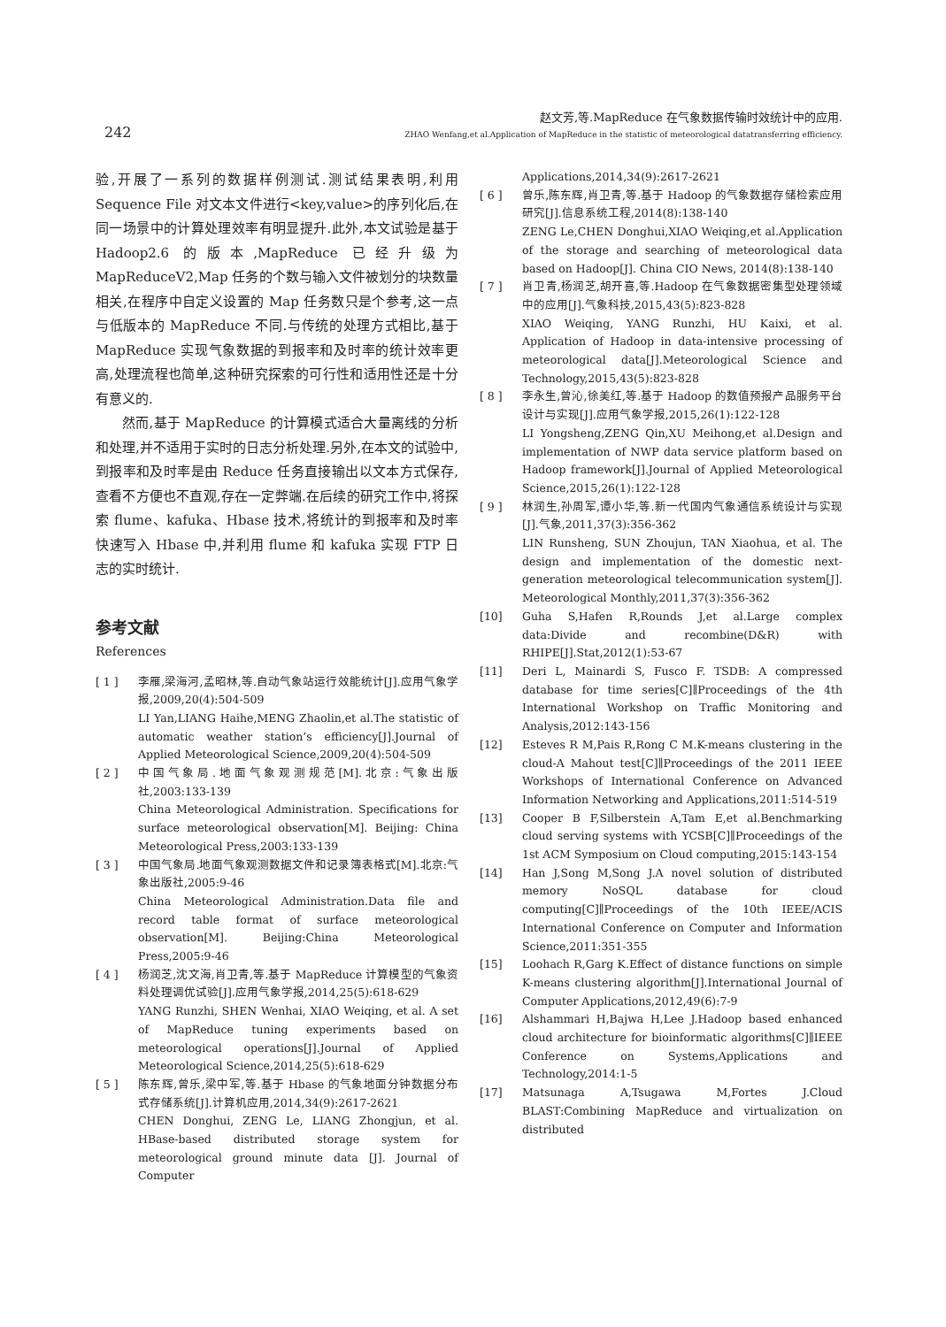242
赵文芳,等.MapReduce 在气象数据传输时效统计中的应用.
ZHAO Wenfang,et al.Application of MapReduce in the statistic of meteorological datatransferring efficiency.
验,开展了一系列的数据样例测试.测试结果表明,利用 Sequence File 对文本文件进行<key,value>的序列化后,在同一场景中的计算处理效率有明显提升.此外,本文试验是基于 Hadoop2.6 的版本,MapReduce 已经升级为 MapReduceV2,Map 任务的个数与输入文件被划分的块数量相关,在程序中自定义设置的 Map 任务数只是个参考,这一点与低版本的 MapReduce 不同.与传统的处理方式相比,基于 MapReduce 实现气象数据的到报率和及时率的统计效率更高,处理流程也简单,这种研究探索的可行性和适用性还是十分有意义的.
然而,基于 MapReduce 的计算模式适合大量离线的分析和处理,并不适用于实时的日志分析处理.另外,在本文的试验中,到报率和及时率是由 Reduce 任务直接输出以文本方式保存,查看不方便也不直观,存在一定弊端.在后续的研究工作中,将探索 flume、kafuka、Hbase 技术,将统计的到报率和及时率快速写入 Hbase 中,并利用 flume 和 kafuka 实现 FTP 日志的实时统计.
参考文献
References
[ 1 ] 李雁,梁海河,孟昭林,等.自动气象站运行效能统计[J].应用气象学报,2009,20(4):504-509
LI Yan,LIANG Haihe,MENG Zhaolin,et al.The statistic of automatic weather station’s efficiency[J].Journal of Applied Meteorological Science,2009,20(4):504-509
[ 2 ] 中国气象局.地面气象观测规范[M].北京:气象出版社,2003:133-139
China Meteorological Administration. Specifications for surface meteorological observation[M]. Beijing: China Meteorological Press,2003:133-139
[ 3 ] 中国气象局.地面气象观测数据文件和记录簿表格式[M].北京:气象出版社,2005:9-46
China Meteorological Administration.Data file and record table format of surface meteorological observation[M]. Beijing:China Meteorological Press,2005:9-46
[ 4 ] 杨润芝,沈文海,肖卫青,等.基于 MapReduce 计算模型的气象资料处理调优试验[J].应用气象学报,2014,25(5):618-629
YANG Runzhi, SHEN Wenhai, XIAO Weiqing, et al. A set of MapReduce tuning experiments based on meteorological operations[J].Journal of Applied Meteorological Science,2014,25(5):618-629
[ 5 ] 陈东辉,曾乐,梁中军,等.基于 Hbase 的气象地面分钟数据分布式存储系统[J].计算机应用,2014,34(9):2617-2621
CHEN Donghui, ZENG Le, LIANG Zhongjun, et al. HBase-based distributed storage system for meteorological ground minute data [J]. Journal of Computer
Applications,2014,34(9):2617-2621
[ 6 ] 曾乐,陈东辉,肖卫青,等.基于 Hadoop 的气象数据存储检索应用研究[J].信息系统工程,2014(8):138-140
ZENG Le,CHEN Donghui,XIAO Weiqing,et al.Application of the storage and searching of meteorological data based on Hadoop[J]. China CIO News, 2014(8):138-140
[ 7 ] 肖卫青,杨润芝,胡开喜,等.Hadoop 在气象数据密集型处理领域中的应用[J].气象科技,2015,43(5):823-828
XIAO Weiqing, YANG Runzhi, HU Kaixi, et al. Application of Hadoop in data-intensive processing of meteorological data[J].Meteorological Science and Technology,2015,43(5):823-828
[ 8 ] 李永生,曾沁,徐美红,等.基于 Hadoop 的数值预报产品服务平台设计与实现[J].应用气象学报,2015,26(1):122-128
LI Yongsheng,ZENG Qin,XU Meihong,et al.Design and implementation of NWP data service platform based on Hadoop framework[J].Journal of Applied Meteorological Science,2015,26(1):122-128
[ 9 ] 林润生,孙周军,谭小华,等.新一代国内气象通信系统设计与实现[J].气象,2011,37(3):356-362
LIN Runsheng, SUN Zhoujun, TAN Xiaohua, et al. The design and implementation of the domestic next-generation meteorological telecommunication system[J]. Meteorological Monthly,2011,37(3):356-362
[10] Guha S,Hafen R,Rounds J,et al.Large complex data:Divide and recombine(D&R) with RHIPE[J].Stat,2012(1):53-67
[11] Deri L, Mainardi S, Fusco F. TSDB: A compressed database for time series[C]∥Proceedings of the 4th International Workshop on Traffic Monitoring and Analysis,2012:143-156
[12] Esteves R M,Pais R,Rong C M.K-means clustering in the cloud-A Mahout test[C]∥Proceedings of the 2011 IEEE Workshops of International Conference on Advanced Information Networking and Applications,2011:514-519
[13] Cooper B F,Silberstein A,Tam E,et al.Benchmarking cloud serving systems with YCSB[C]∥Proceedings of the 1st ACM Symposium on Cloud computing,2015:143-154
[14] Han J,Song M,Song J.A novel solution of distributed memory NoSQL database for cloud computing[C]∥Proceedings of the 10th IEEE/ACIS International Conference on Computer and Information Science,2011:351-355
[15] Loohach R,Garg K.Effect of distance functions on simple K-means clustering algorithm[J].International Journal of Computer Applications,2012,49(6):7-9
[16] Alshammari H,Bajwa H,Lee J.Hadoop based enhanced cloud architecture for bioinformatic algorithms[C]∥IEEE Conference on Systems,Applications and Technology,2014:1-5
[17] Matsunaga A,Tsugawa M,Fortes J.Cloud BLAST:Combining MapReduce and virtualization on distributed